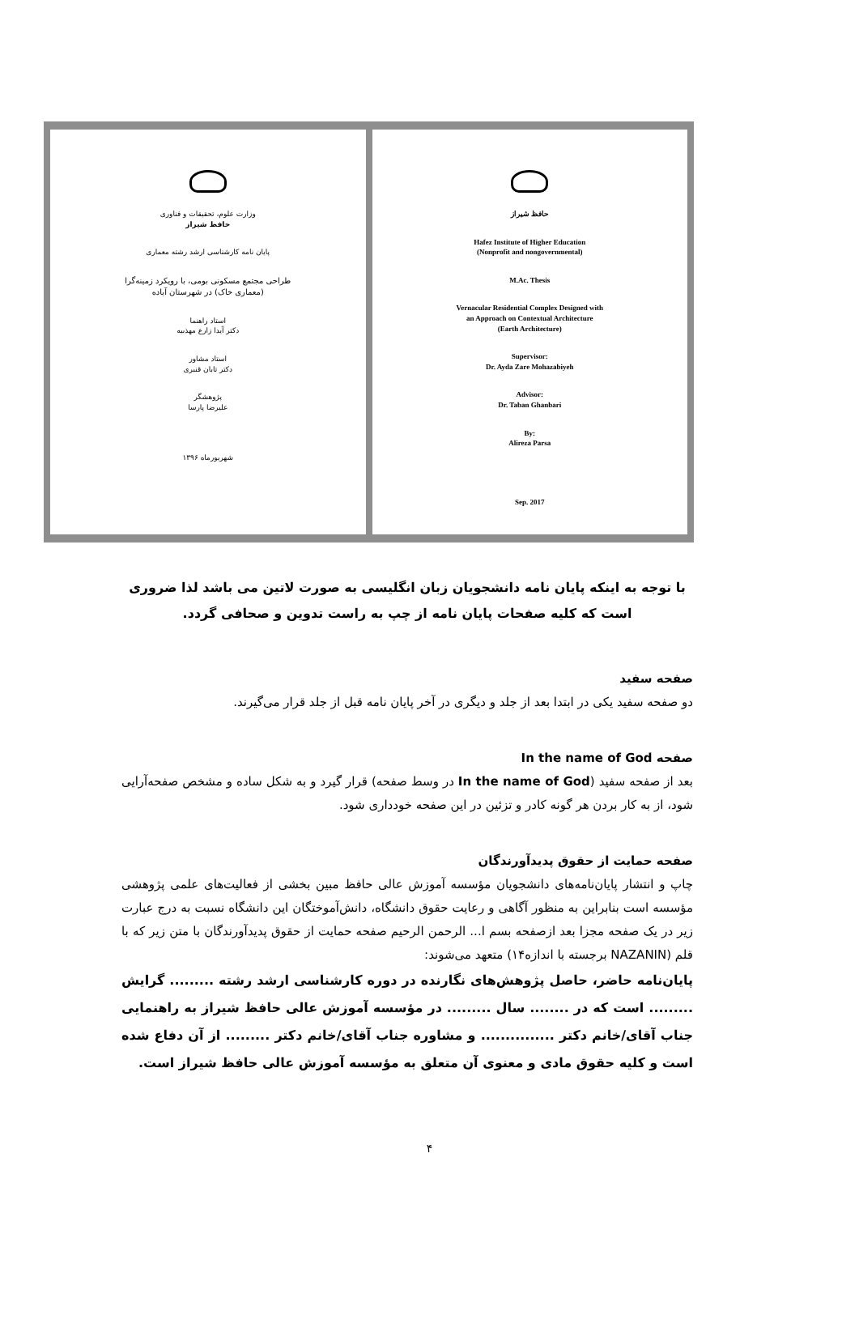وزارت علوم، تحقیقات و فناوری
حافظ شیراز
پایان نامه کارشناسی ارشد رشته معماری
طراحی مجتمع مسکونی بومی، با رویکرد زمینه‌گرا
(معماری خاک) در شهرستان آباده
استاد راهنما
دکتر آیدا زارع مهذبیه
استاد مشاور
دکتر تابان قنبری
پژوهشگر
علیرضا پارسا
شهریورماه ۱۳۹۶
حافظ شیراز
Hafez Institute of Higher Education
(Nonprofit and nongovernmental)
M.Ac. Thesis
Vernacular Residential Complex Designed with
an Approach on Contextual Architecture
(Earth Architecture)
Supervisor:
Dr. Ayda Zare Mohazabiyeh
Advisor:
Dr. Taban Ghanbari
By:
Alireza Parsa
Sep. 2017
با توجه به اینکه پایان نامه دانشجویان زبان انگلیسی به صورت لاتین می باشد لذا ضروری است که کلیه صفحات پایان نامه از چپ به راست تدوین و صحافی گردد.
صفحه سفید
دو صفحه سفید یکی در ابتدا بعد از جلد و دیگری در آخر پایان نامه قبل از جلد قرار می‌گیرند.
صفحه In the name of God
بعد از صفحه سفید (In the name of God در وسط صفحه) قرار گیرد و به شکل ساده و مشخص صفحه‌آرایی شود، از به کار بردن هر گونه کادر و تزئین در این صفحه خودداری شود.
صفحه حمایت از حقوق پدیدآورندگان
چاپ و انتشار پایان‌نامه‌های دانشجویان مؤسسه آموزش عالی حافظ مبین بخشی از فعالیت‌های علمی پژوهشی مؤسسه است بنابراین به منظور آگاهی و رعایت حقوق دانشگاه، دانش‌آموختگان این دانشگاه نسبت به درج عبارت زیر در یک صفحه مجزا بعد ازصفحه بسم ا... الرحمن الرحیم صفحه حمایت از حقوق پدیدآورندگان با متن زیر که با قلم (NAZANIN برجسته با اندازه۱۴) متعهد می‌شوند:
پایان‌نامه حاضر، حاصل پژوهش‌های نگارنده در دوره کارشناسی ارشد رشته ......... گرایش ......... است که در ........ سال ......... در مؤسسه آموزش عالی حافظ شیراز به راهنمایی جناب آقای/خانم دکتر ............... و مشاوره جناب آقای/خانم دکتر ......... از آن دفاع شده است و کلیه حقوق مادی و معنوی آن متعلق به مؤسسه آموزش عالی حافظ شیراز است.
۴